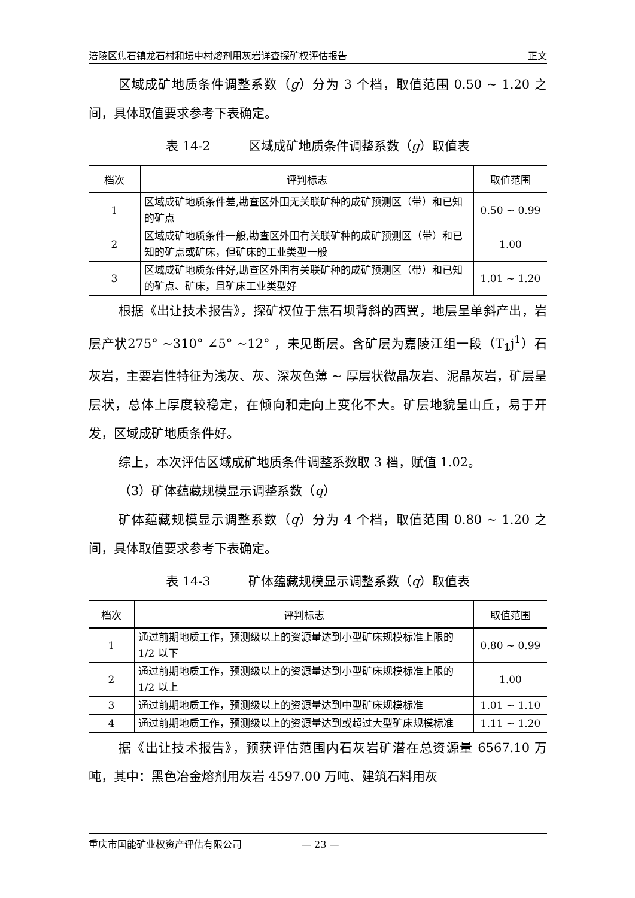涪陵区焦石镇龙石村和坛中村熔剂用灰岩详查探矿权评估报告 正文
区域成矿地质条件调整系数（g）分为 3 个档，取值范围 0.50 ~ 1.20 之间，具体取值要求参考下表确定。
表 14-2　　　区域成矿地质条件调整系数（g）取值表
| 档次 | 评判标志 | 取值范围 |
| --- | --- | --- |
| 1 | 区域成矿地质条件差,勘查区外围无关联矿种的成矿预测区（带）和已知的矿点 | 0.50 ~ 0.99 |
| 2 | 区域成矿地质条件一般,勘查区外围有关联矿种的成矿预测区（带）和已知的矿点或矿床，但矿床的工业类型一般 | 1.00 |
| 3 | 区域成矿地质条件好,勘查区外围有关联矿种的成矿预测区（带）和已知的矿点、矿床，且矿床工业类型好 | 1.01 ~ 1.20 |
根据《出让技术报告》，探矿权位于焦石坝背斜的西翼，地层呈单斜产出，岩层产状275° ~310° ∠5° ~12° ，未见断层。含矿层为嘉陵江组一段（T<sub>1</sub>j<sup>1</sup>）石灰岩，主要岩性特征为浅灰、灰、深灰色薄 ~ 厚层状微晶灰岩、泥晶灰岩，矿层呈层状，总体上厚度较稳定，在倾向和走向上变化不大。矿层地貌呈山丘，易于开发，区域成矿地质条件好。
综上，本次评估区域成矿地质条件调整系数取 3 档，赋值 1.02。
（3）矿体蕴藏规模显示调整系数（q）
矿体蕴藏规模显示调整系数（q）分为 4 个档，取值范围 0.80 ~ 1.20 之间，具体取值要求参考下表确定。
表 14-3　　　矿体蕴藏规模显示调整系数（q）取值表
| 档次 | 评判标志 | 取值范围 |
| --- | --- | --- |
| 1 | 通过前期地质工作，预测级以上的资源量达到小型矿床规模标准上限的 1/2 以下 | 0.80 ~ 0.99 |
| 2 | 通过前期地质工作，预测级以上的资源量达到小型矿床规模标准上限的 1/2 以上 | 1.00 |
| 3 | 通过前期地质工作，预测级以上的资源量达到中型矿床规模标准 | 1.01 ~ 1.10 |
| 4 | 通过前期地质工作，预测级以上的资源量达到或超过大型矿床规模标准 | 1.11 ~ 1.20 |
据《出让技术报告》，预获评估范围内石灰岩矿潜在总资源量 6567.10 万吨，其中：黑色冶金熔剂用灰岩 4597.00 万吨、建筑石料用灰
重庆市国能矿业权资产评估有限公司 — 23 —